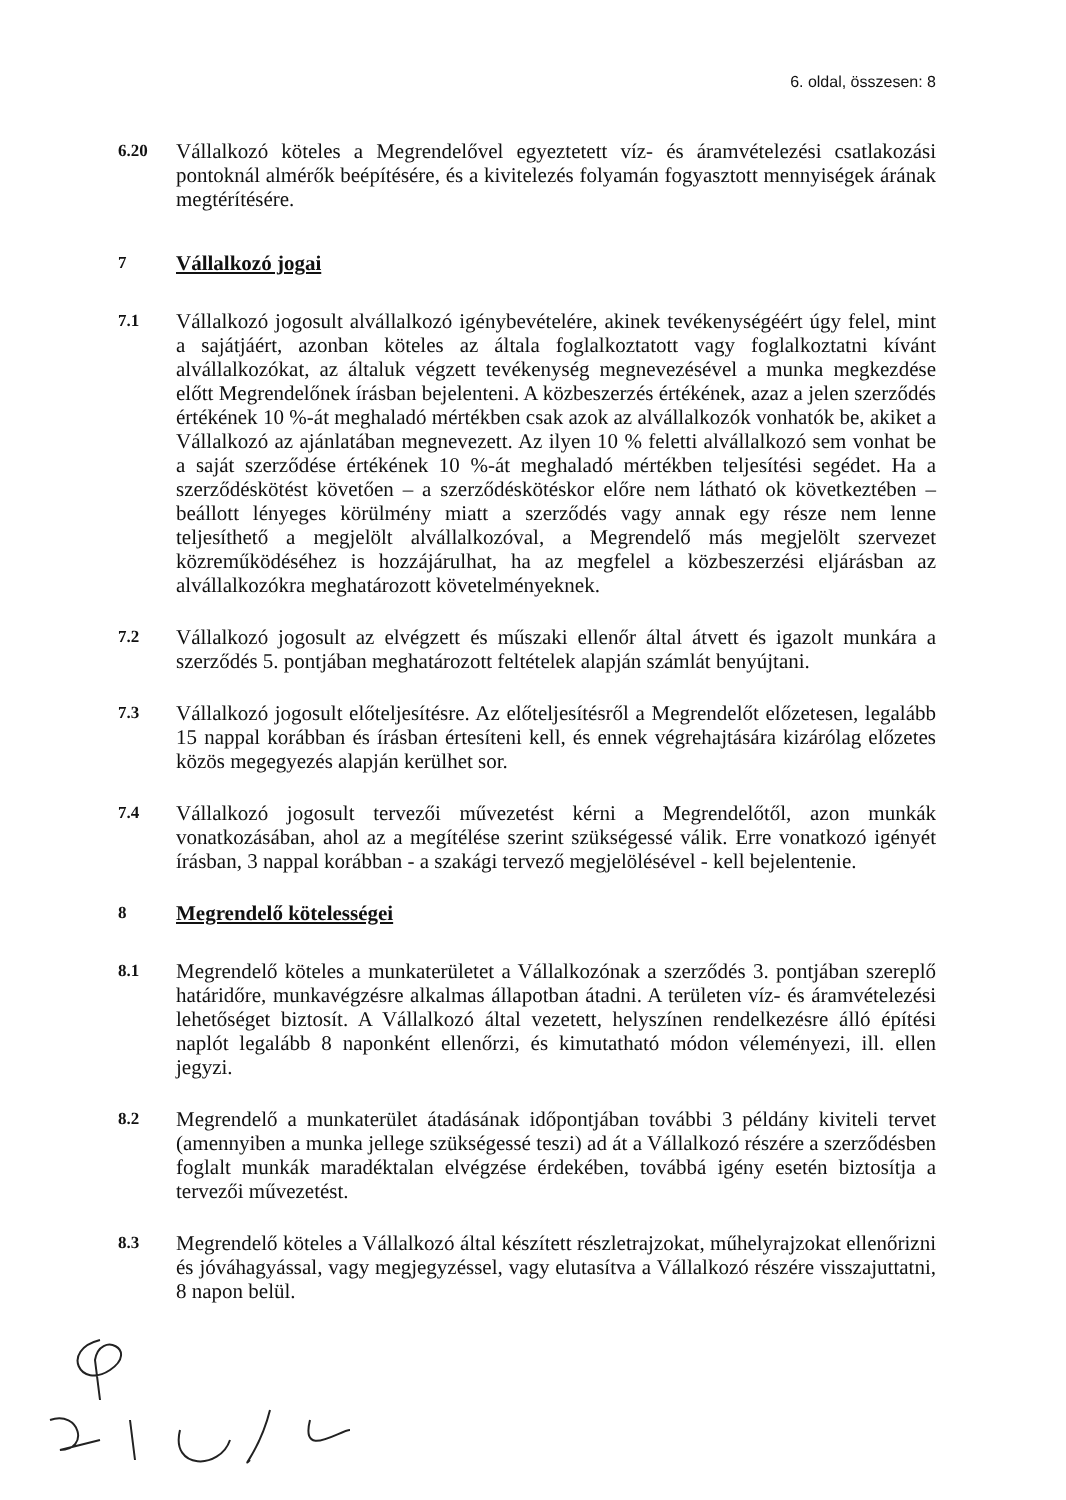6. oldal, összesen: 8
6.20
Vállalkozó köteles a Megrendelővel egyeztetett víz- és áramvételezési csatlakozási pontoknál almérők beépítésére, és a kivitelezés folyamán fogyasztott mennyiségek árának megtérítésére.
7
Vállalkozó jogai
7.1
Vállalkozó jogosult alvállalkozó igénybevételére, akinek tevékenységéért úgy felel, mint a sajátjáért, azonban köteles az általa foglalkoztatott vagy foglalkoztatni kívánt alvállalkozókat, az általuk végzett tevékenység megnevezésével a munka megkezdése előtt Megrendelőnek írásban bejelenteni. A közbeszerzés értékének, azaz a jelen szerződés értékének 10 %-át meghaladó mértékben csak azok az alvállalkozók vonhatók be, akiket a Vállalkozó az ajánlatában megnevezett. Az ilyen 10 % feletti alvállalkozó sem vonhat be a saját szerződése értékének 10 %-át meghaladó mértékben teljesítési segédet. Ha a szerződéskötést követően – a szerződéskötéskor előre nem látható ok következtében – beállott lényeges körülmény miatt a szerződés vagy annak egy része nem lenne teljesíthető a megjelölt alvállalkozóval, a Megrendelő más megjelölt szervezet közreműködéséhez is hozzájárulhat, ha az megfelel a közbeszerzési eljárásban az alvállalkozókra meghatározott követelményeknek.
7.2
Vállalkozó jogosult az elvégzett és műszaki ellenőr által átvett és igazolt munkára a szerződés 5. pontjában meghatározott feltételek alapján számlát benyújtani.
7.3
Vállalkozó jogosult előteljesítésre. Az előteljesítésről a Megrendelőt előzetesen, legalább 15 nappal korábban és írásban értesíteni kell, és ennek végrehajtására kizárólag előzetes közös megegyezés alapján kerülhet sor.
7.4
Vállalkozó jogosult tervezői művezetést kérni a Megrendelőtől, azon munkák vonatkozásában, ahol az a megítélése szerint szükségessé válik. Erre vonatkozó igényét írásban, 3 nappal korábban - a szakági tervező megjelölésével - kell bejelentenie.
8
Megrendelő kötelességei
8.1
Megrendelő köteles a munkaterületet a Vállalkozónak a szerződés 3. pontjában szereplő határidőre, munkavégzésre alkalmas állapotban átadni. A területen víz- és áramvételezési lehetőséget biztosít. A Vállalkozó által vezetett, helyszínen rendelkezésre álló építési naplót legalább 8 naponként ellenőrzi, és kimutatható módon véleményezi, ill. ellen jegyzi.
8.2
Megrendelő a munkaterület átadásának időpontjában további 3 példány kiviteli tervet (amennyiben a munka jellege szükségessé teszi) ad át a Vállalkozó részére a szerződésben foglalt munkák maradéktalan elvégzése érdekében, továbbá igény esetén biztosítja a tervezői művezetést.
8.3
Megrendelő köteles a Vállalkozó által készített részletrajzokat, műhelyrajzokat ellenőrizni és jóváhagyással, vagy megjegyzéssel, vagy elutasítva a Vállalkozó részére visszajuttatni, 8 napon belül.